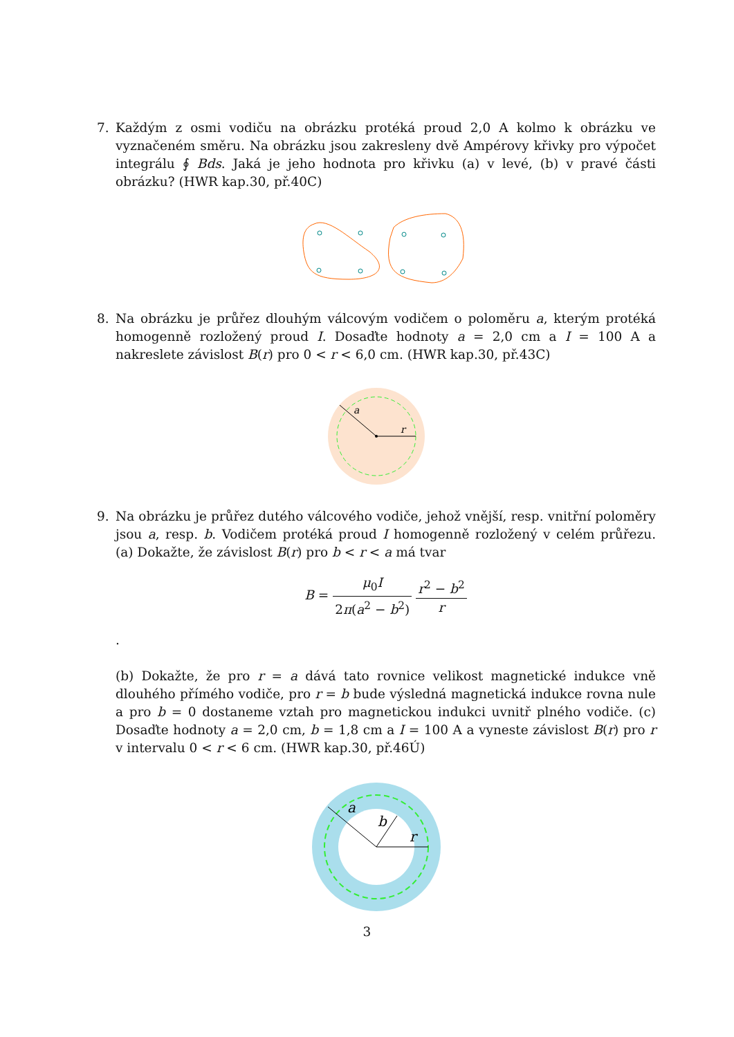7.
Každým z osmi vodiču na obrázku protéká proud 2,0 A kolmo k obrázku ve vyznačeném směru. Na obrázku jsou zakresleny dvě Ampérovy křivky pro výpočet integrálu ∮ Bds. Jaká je jeho hodnota pro křivku (a) v levé, (b) v pravé části obrázku? (HWR kap.30, př.40C)
8.
Na obrázku je průřez dlouhým válcovým vodičem o poloměru a, kterým protéká homogenně rozložený proud I. Dosaďte hodnoty a = 2,0 cm a I = 100 A a nakreslete závislost B(r) pro 0 < r < 6,0 cm. (HWR kap.30, př.43C)
a
r
9.
Na obrázku je průřez dutého válcového vodiče, jehož vnější, resp. vnitřní poloměry jsou a, resp. b. Vodičem protéká proud I homogenně rozložený v celém průřezu. (a) Dokažte, že závislost B(r) pro b < r < a má tvar
B = μ<sub>0</sub>I 2π(a<sup>2</sup> − b<sup>2</sup>) r<sup>2</sup> − b<sup>2</sup> r
.
(b) Dokažte, že pro r = a dává tato rovnice velikost magnetické indukce vně dlouhého přímého vodiče, pro r = b bude výsledná magnetická indukce rovna nule a pro b = 0 dostaneme vztah pro magnetickou indukci uvnitř plného vodiče. (c) Dosaďte hodnoty a = 2,0 cm, b = 1,8 cm a I = 100 A a vyneste závislost B(r) pro r v intervalu 0 < r < 6 cm. (HWR kap.30, př.46Ú)
a
b
r
3